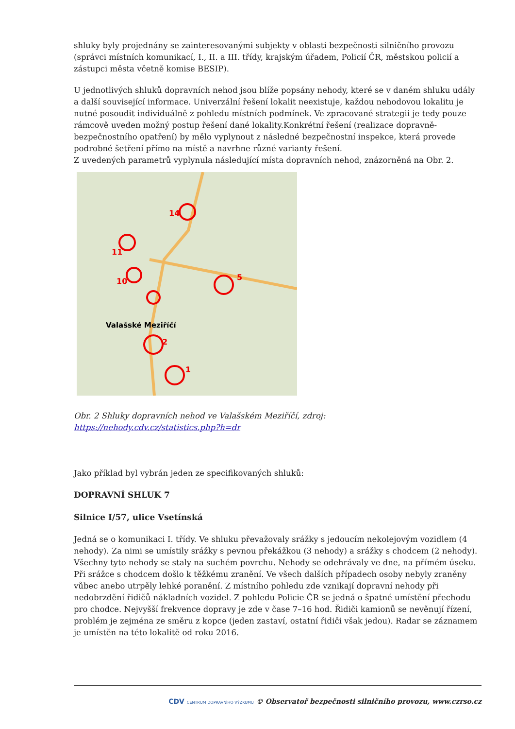shluky byly projednány se zainteresovanými subjekty v oblasti bezpečnosti silničního provozu (správci místních komunikací, I., II. a III. třídy, krajským úřadem, Policií ČR, městskou policií a zástupci města včetně komise BESIP).
U jednotlivých shluků dopravních nehod jsou blíže popsány nehody, které se v daném shluku udály a další související informace. Univerzální řešení lokalit neexistuje, každou nehodovou lokalitu je nutné posoudit individuálně z pohledu místních podmínek. Ve zpracované strategii je tedy pouze rámcově uveden možný postup řešení dané lokality.Konkrétní řešení (realizace dopravně-bezpečnostního opatření) by mělo vyplynout z následné bezpečnostní inspekce, která provede podrobné šetření přímo na místě a navrhne různé varianty řešení.
Z uvedených parametrů vyplynula následující místa dopravních nehod, znázorněná na Obr. 2.
14
11
10
5
2
1
Valašské Meziříčí
Obr. 2 Shluky dopravních nehod ve Valašském Meziříčí, zdroj:
https://nehody.cdv.cz/statistics.php?h=dr
Jako příklad byl vybrán jeden ze specifikovaných shluků:
DOPRAVNÍ SHLUK 7
Silnice I/57, ulice Vsetínská
Jedná se o komunikaci I. třídy. Ve shluku převažovaly srážky s jedoucím nekolejovým vozidlem (4 nehody). Za nimi se umístily srážky s pevnou překážkou (3 nehody) a srážky s chodcem (2 nehody). Všechny tyto nehody se staly na suchém povrchu. Nehody se odehrávaly ve dne, na přímém úseku. Při srážce s chodcem došlo k těžkému zranění. Ve všech dalších případech osoby nebyly zraněny vůbec anebo utrpěly lehké poranění. Z místního pohledu zde vznikají dopravní nehody při nedobrzdění řidičů nákladních vozidel. Z pohledu Policie ČR se jedná o špatné umístění přechodu pro chodce. Nejvyšší frekvence dopravy je zde v čase 7–16 hod. Řidiči kamionů se nevěnují řízení, problém je zejména ze směru z kopce (jeden zastaví, ostatní řidiči však jedou). Radar se záznamem je umístěn na této lokalitě od roku 2016.
CDV CENTRUM DOPRAVNÍHO VÝZKUMU © Observatoř bezpečnosti silničního provozu, www.czrso.cz